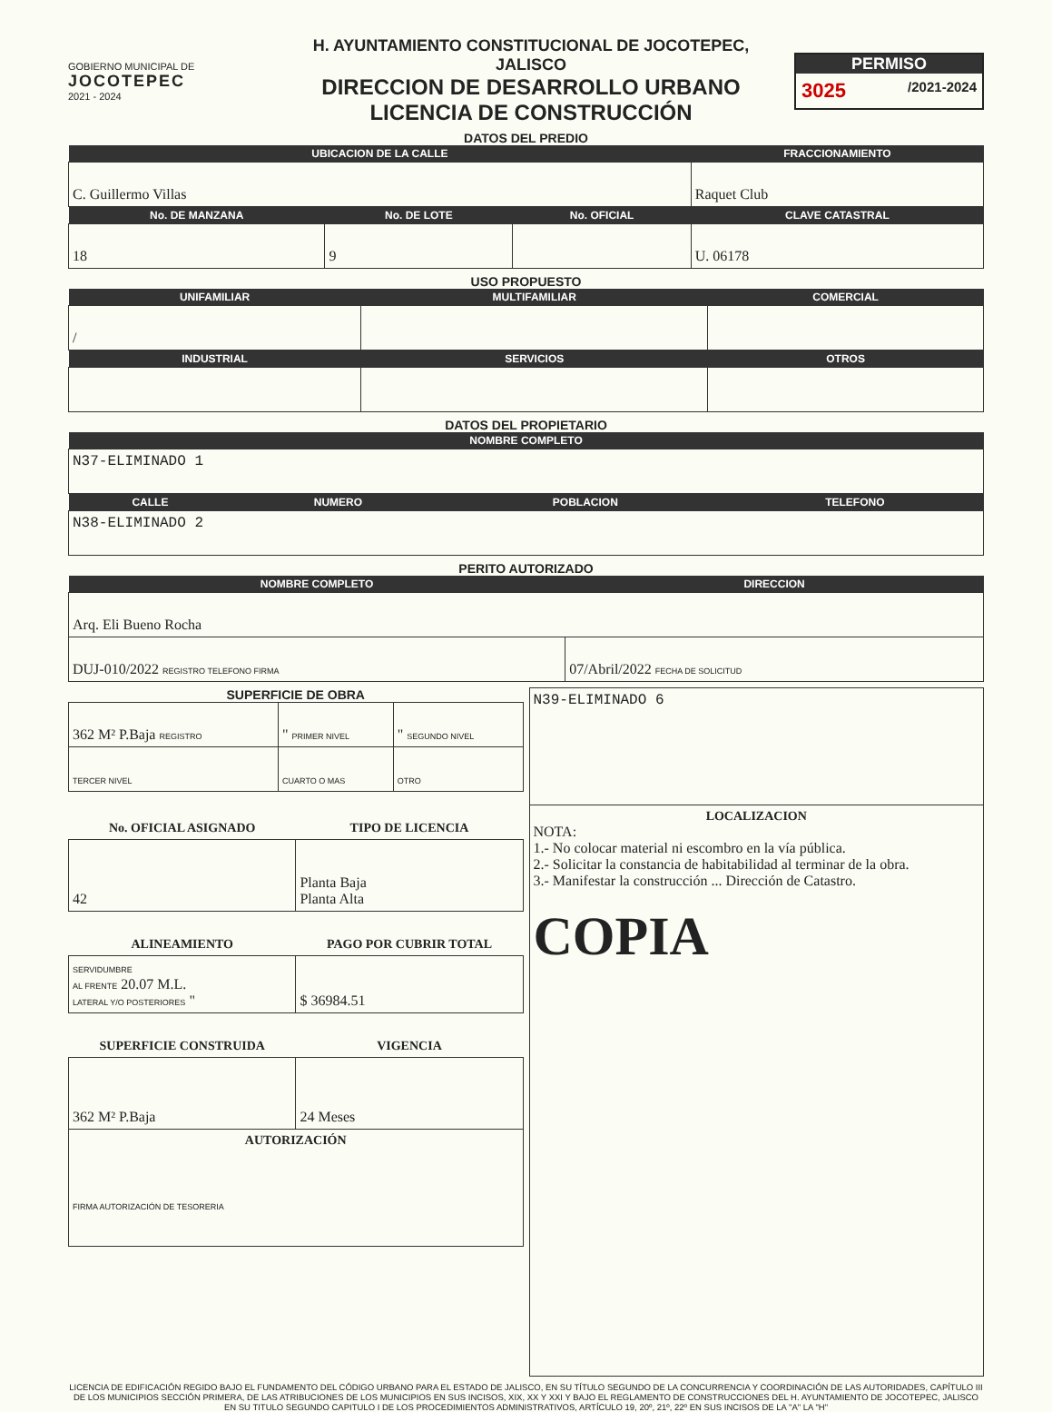GOBIERNO MUNICIPAL DE
JOCOTEPEC
2021 - 2024
H. AYUNTAMIENTO CONSTITUCIONAL DE JOCOTEPEC, JALISCO
DIRECCION DE DESARROLLO URBANO
LICENCIA DE CONSTRUCCIÓN
PERMISO
3025 /2021-2024
DATOS DEL PREDIO
| UBICACION DE LA CALLE | | | FRACCIONAMIENTO |
| --- | --- | --- | --- |
| C. Guillermo Villas | | | Raquet Club |
| No. DE MANZANA | No. DE LOTE | No. OFICIAL | CLAVE CATASTRAL |
| 18 | 9 | | U. 06178 |
USO PROPUESTO
| UNIFAMILIAR | MULTIFAMILIAR | COMERCIAL |
| --- | --- | --- |
| / | | |
| INDUSTRIAL | SERVICIOS | OTROS |
DATOS DEL PROPIETARIO
| NOMBRE COMPLETO | | | |
| --- | --- | --- | --- |
| N37-ELIMINADO 1 | | | |
| CALLE | NUMERO | POBLACION | TELEFONO |
| N38-ELIMINADO 2 | | | |
PERITO AUTORIZADO
| NOMBRE COMPLETO | DIRECCION |
| --- | --- |
| Arq. Eli Bueno Rocha | |
| DUJ-010/2022 REGISTRO TELEFONO FIRMA | 07/Abril/2022 FECHA DE SOLICITUD |
SUPERFICIE DE OBRA
| 362 M² P.Baja REGISTRO | " PRIMER NIVEL | " SEGUNDO NIVEL |
| TERCER NIVEL | CUARTO O MAS | OTRO |
| No. OFICIAL ASIGNADO | TIPO DE LICENCIA |
| 42 | Planta Baja Planta Alta |
| ALINEAMIENTO | PAGO POR CUBRIR TOTAL |
| SERVIDUMBRE AL FRENTE 20.07 M.L. LATERAL Y/O POSTERIORES " | $ 36984.51 |
| SUPERFICIE CONSTRUIDA | VIGENCIA |
| 362 M² P.Baja | 24 Meses |
| AUTORIZACIÓN FIRMA AUTORIZACIÓN DE TESORERIA | |
| N39-ELIMINADO 6 |
| LOCALIZACION NOTA: 1.- No colocar material ni escombro en la vía pública. 2.- Solicitar la constancia de habitabilidad al terminar de la obra. 3.- Manifestar la construcción ... Dirección de Catastro. COPIA |
LICENCIA DE EDIFICACIÓN REGIDO BAJO EL FUNDAMENTO DEL CÓDIGO URBANO PARA EL ESTADO DE JALISCO, EN SU TÍTULO SEGUNDO DE LA CONCURRENCIA Y COORDINACIÓN DE LAS AUTORIDADES, CAPÍTULO III DE LOS MUNICIPIOS SECCIÓN PRIMERA, DE LAS ATRIBUCIONES DE LOS MUNICIPIOS EN SUS INCISOS, XIX, XX Y XXI Y BAJO EL REGLAMENTO DE CONSTRUCCIONES DEL H. AYUNTAMIENTO DE JOCOTEPEC, JALISCO EN SU TITULO SEGUNDO CAPITULO I DE LOS PROCEDIMIENTOS ADMINISTRATIVOS, ARTÍCULO 19, 20º, 21º, 22º EN SUS INCISOS DE LA "A" LA "H"